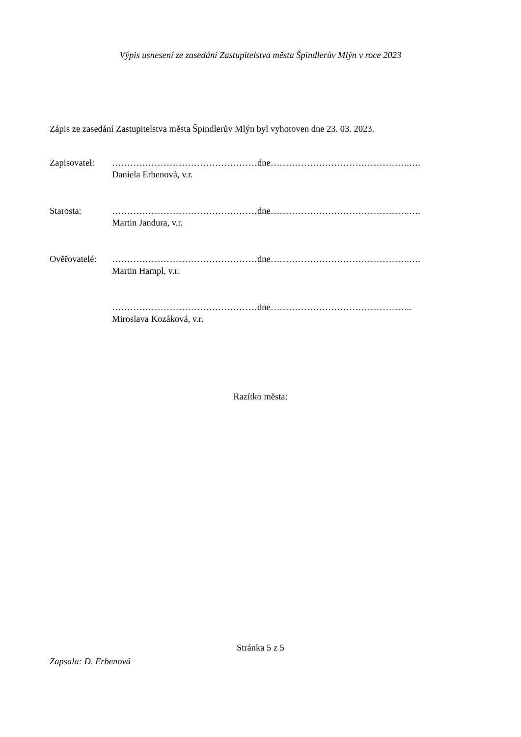Výpis usnesení ze zasedání Zastupitelstva města Špindlerův Mlýn v roce 2023
Zápis ze zasedání Zastupitelstva města Špindlerův Mlýn byl vyhotoven dne 23. 03. 2023.
Zapisovatel:
…………………………………………dne……………………………………….….
Daniela Erbenová, v.r.
Starosta: …………………………………………dne……………………………………….….
Martin Jandura, v.r.
Ověřovatelé:
…………………………………………dne……………………………………….….
Martin Hampl, v.r.
…………………………………………dne………………………………………..
Miroslava Kozáková, v.r.
Razítko města:
Stránka 5 z 5
Zapsala: D. Erbenová